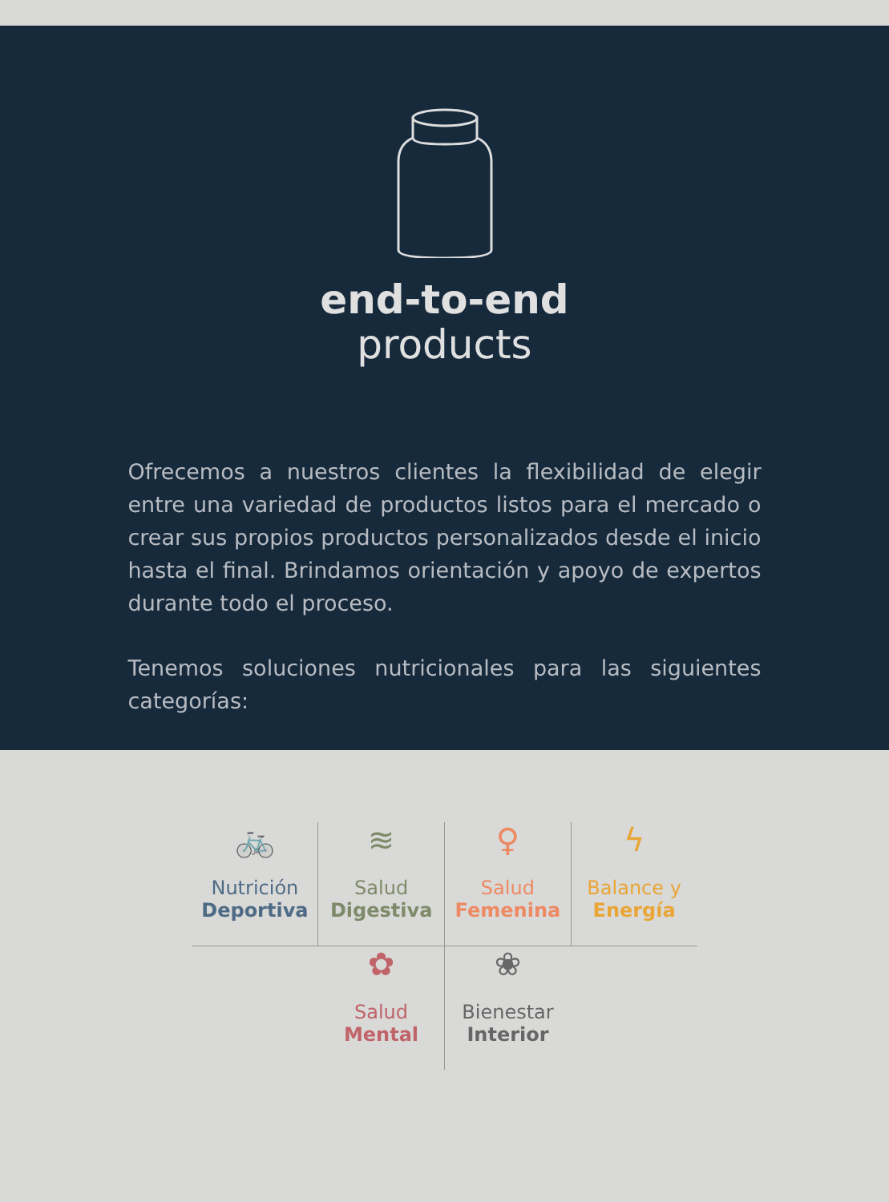end-to-end
products
Ofrecemos a nuestros clientes la flexibilidad de elegir entre una variedad de productos listos para el mercado o crear sus propios productos personalizados desde el inicio hasta el final. Brindamos orientación y apoyo de expertos durante todo el proceso.
Tenemos soluciones nutricionales para las siguientes categorías:
🚲
Nutrición
Deportiva
≋
Salud
Digestiva
♀
Salud
Femenina
ϟ
Balance y
Energía
✿
Salud
Mental
❀
Bienestar
Interior